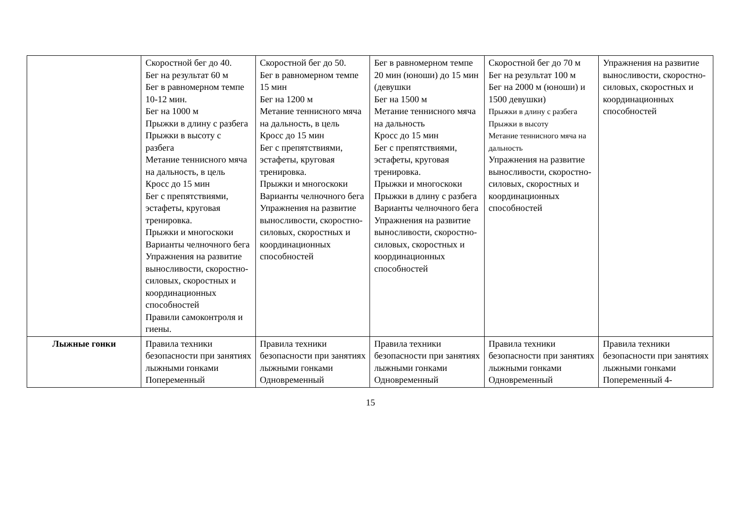| | Скоростной бег до 40. Бег на результат 60 м Бег в равномерном темпе 10-12 мин. Бег на 1000 м Прыжки в длину с разбега Прыжки в высоту с разбега Метание теннисного мяча на дальность, в цель Кросс до 15 мин Бег с препятствиями, эстафеты, круговая тренировка. Прыжки и многоскоки Варианты челночного бега Упражнения на развитие выносливости, скоростно-силовых, скоростных и координационных способностей Правили самоконтроля и гиены. | Скоростной бег до 50. Бег в равномерном темпе 15 мин Бег на 1200 м Метание теннисного мяча на дальность, в цель Кросс до 15 мин Бег с препятствиями, эстафеты, круговая тренировка. Прыжки и многоскоки Варианты челночного бега Упражнения на развитие выносливости, скоростно-силовых, скоростных и координационных способностей | Бег в равномерном темпе 20 мин (юноши) до 15 мин (девушки Бег на 1500 м Метание теннисного мяча на дальность Кросс до 15 мин Бег с препятствиями, эстафеты, круговая тренировка. Прыжки и многоскоки Прыжки в длину с разбега Варианты челночного бега Упражнения на развитие выносливости, скоростно-силовых, скоростных и координационных способностей | Скоростной бег до 70 м Бег на результат 100 м Бег на 2000 м (юноши) и 1500 девушки) Прыжки в длину с разбега Прыжки в высоту Метание теннисного мяча на дальность Упражнения на развитие выносливости, скоростно-силовых, скоростных и координационных способностей | Упражнения на развитие выносливости, скоростно-силовых, скоростных и координационных способностей |
| Лыжные гонки | Правила техники безопасности при занятиях лыжными гонками Попеременный | Правила техники безопасности при занятиях лыжными гонками Одновременный | Правила техники безопасности при занятиях лыжными гонками Одновременный | Правила техники безопасности при занятиях лыжными гонками Одновременный | Правила техники безопасности при занятиях лыжными гонками Попеременный 4- |
15